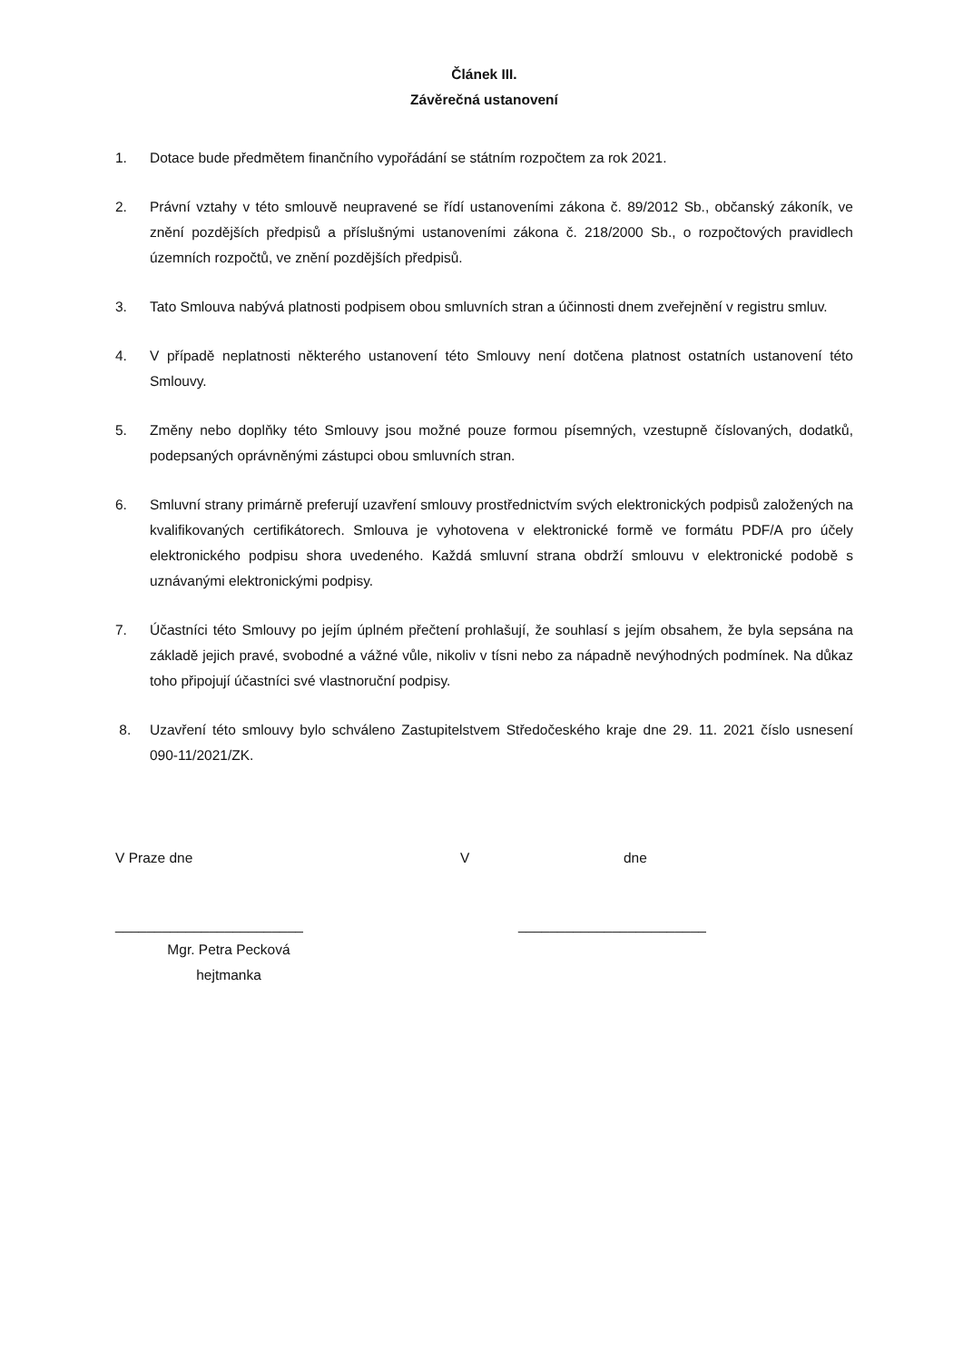Článek III.
Závěrečná ustanovení
1. Dotace bude předmětem finančního vypořádání se státním rozpočtem za rok 2021.
2. Právní vztahy v této smlouvě neupravené se řídí ustanoveními zákona č. 89/2012 Sb., občanský zákoník, ve znění pozdějších předpisů a příslušnými ustanoveními zákona č. 218/2000 Sb., o rozpočtových pravidlech územních rozpočtů, ve znění pozdějších předpisů.
3. Tato Smlouva nabývá platnosti podpisem obou smluvních stran a účinnosti dnem zveřejnění v registru smluv.
4. V případě neplatnosti některého ustanovení této Smlouvy není dotčena platnost ostatních ustanovení této Smlouvy.
5. Změny nebo doplňky této Smlouvy jsou možné pouze formou písemných, vzestupně číslovaných, dodatků, podepsaných oprávněnými zástupci obou smluvních stran.
6. Smluvní strany primárně preferují uzavření smlouvy prostřednictvím svých elektronických podpisů založených na kvalifikovaných certifikátorech. Smlouva je vyhotovena v elektronické formě ve formátu PDF/A pro účely elektronického podpisu shora uvedeného. Každá smluvní strana obdrží smlouvu v elektronické podobě s uznávanými elektronickými podpisy.
7. Účastníci této Smlouvy po jejím úplném přečtení prohlašují, že souhlasí s jejím obsahem, že byla sepsána na základě jejich pravé, svobodné a vážné vůle, nikoliv v tísni nebo za nápadně nevýhodných podmínek. Na důkaz toho připojují účastníci své vlastnoruční podpisy.
8. Uzavření této smlouvy bylo schváleno Zastupitelstvem Středočeského kraje dne 29. 11. 2021 číslo usnesení 090-11/2021/ZK.
V Praze dne V dne
________________________ ________________________
Mgr. Petra Pecková
hejtmanka